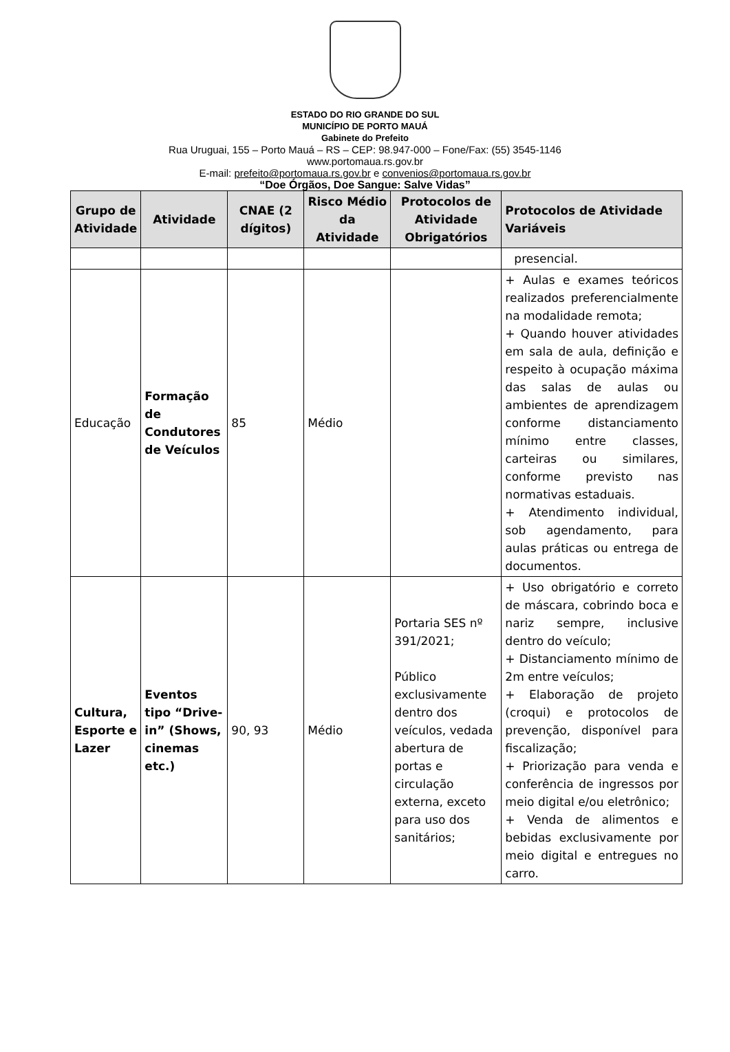ESTADO DO RIO GRANDE DO SUL
MUNICÍPIO DE PORTO MAUÁ
Gabinete do Prefeito
Rua Uruguai, 155 – Porto Mauá – RS – CEP: 98.947-000 – Fone/Fax: (55) 3545-1146
www.portomaua.rs.gov.br
E-mail: prefeito@portomaua.rs.gov.br e convenios@portomaua.rs.gov.br
“Doe Órgãos, Doe Sangue: Salve Vidas”
| Grupo de Atividade | Atividade | CNAE (2 dígitos) | Risco Médio da Atividade | Protocolos de Atividade Obrigatórios | Protocolos de Atividade Variáveis |
| --- | --- | --- | --- | --- | --- |
| | | | | | presencial. |
| Educação | Formação de Condutores de Veículos | 85 | Médio | | + Aulas e exames teóricos realizados preferencialmente na modalidade remota; + Quando houver atividades em sala de aula, definição e respeito à ocupação máxima das salas de aulas ou ambientes de aprendizagem conforme distanciamento mínimo entre classes, carteiras ou similares, conforme previsto nas normativas estaduais. + Atendimento individual, sob agendamento, para aulas práticas ou entrega de documentos. |
| Cultura, Esporte e Lazer | Eventos tipo “Drive-in” (Shows, cinemas etc.) | 90, 93 | Médio | Portaria SES nº 391/2021; Público exclusivamente dentro dos veículos, vedada abertura de portas e circulação externa, exceto para uso dos sanitários; | + Uso obrigatório e correto de máscara, cobrindo boca e nariz sempre, inclusive dentro do veículo; + Distanciamento mínimo de 2m entre veículos; + Elaboração de projeto (croqui) e protocolos de prevenção, disponível para fiscalização; + Priorização para venda e conferência de ingressos por meio digital e/ou eletrônico; + Venda de alimentos e bebidas exclusivamente por meio digital e entregues no carro. |